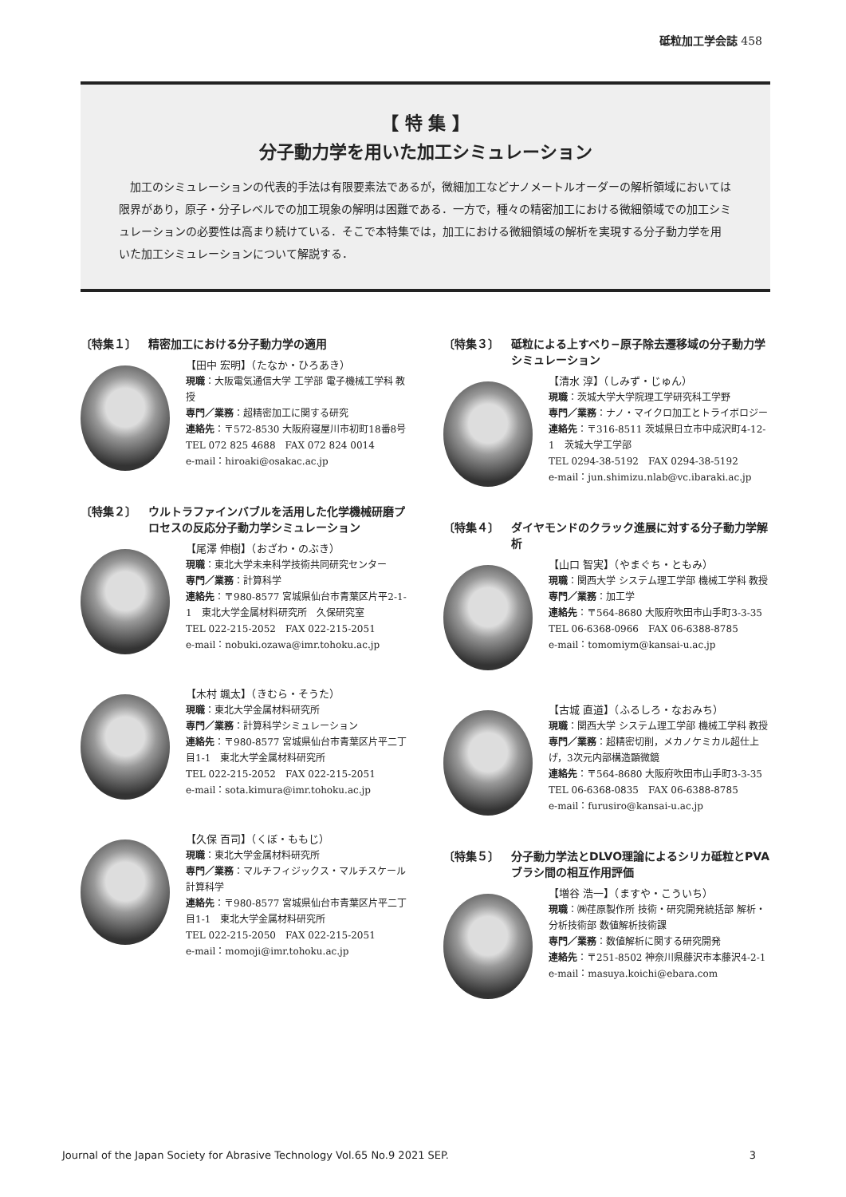砥粒加工学会誌 458
【 特 集 】
分子動力学を用いた加工シミュレーション
加工のシミュレーションの代表的手法は有限要素法であるが，微細加工などナノメートルオーダーの解析領域においては限界があり，原子・分子レベルでの加工現象の解明は困難である．一方で，種々の精密加工における微細領域での加工シミュレーションの必要性は高まり続けている．そこで本特集では，加工における微細領域の解析を実現する分子動力学を用いた加工シミュレーションについて解説する．
〔特集１〕 精密加工における分子動力学の適用
【田中 宏明】（たなか・ひろあき）
現職：大阪電気通信大学 工学部 電子機械工学科 教授
専門／業務：超精密加工に関する研究
連絡先：〒572-8530 大阪府寝屋川市初町18番8号
TEL 072 825 4688　FAX 072 824 0014
e-mail：hiroaki@osakac.ac.jp
〔特集２〕 ウルトラファインバブルを活用した化学機械研磨プロセスの反応分子動力学シミュレーション
【尾澤 伸樹】（おざわ・のぶき）
現職：東北大学未来科学技術共同研究センター
専門／業務：計算科学
連絡先：〒980-8577 宮城県仙台市青葉区片平2-1-1　東北大学金属材料研究所　久保研究室
TEL 022-215-2052　FAX 022-215-2051
e-mail：nobuki.ozawa@imr.tohoku.ac.jp
【木村 颯太】（きむら・そうた）
現職：東北大学金属材料研究所
専門／業務：計算科学シミュレーション
連絡先：〒980-8577 宮城県仙台市青葉区片平二丁目1-1　東北大学金属材料研究所
TEL 022-215-2052　FAX 022-215-2051
e-mail：sota.kimura@imr.tohoku.ac.jp
【久保 百司】（くぼ・ももじ）
現職：東北大学金属材料研究所
専門／業務：マルチフィジックス・マルチスケール計算科学
連絡先：〒980-8577 宮城県仙台市青葉区片平二丁目1-1　東北大学金属材料研究所
TEL 022-215-2050　FAX 022-215-2051
e-mail：momoji@imr.tohoku.ac.jp
〔特集３〕 砥粒による上すべり−原子除去遷移域の分子動力学シミュレーション
【清水 淳】（しみず・じゅん）
現職：茨城大学大学院理工学研究科工学野
専門／業務：ナノ・マイクロ加工とトライボロジー
連絡先：〒316-8511 茨城県日立市中成沢町4-12-1　茨城大学工学部
TEL 0294-38-5192　FAX 0294-38-5192
e-mail：jun.shimizu.nlab@vc.ibaraki.ac.jp
〔特集４〕 ダイヤモンドのクラック進展に対する分子動力学解析
【山口 智実】（やまぐち・ともみ）
現職：関西大学 システム理工学部 機械工学科 教授
専門／業務：加工学
連絡先：〒564-8680 大阪府吹田市山手町3-3-35
TEL 06-6368-0966　FAX 06-6388-8785
e-mail：tomomiym@kansai-u.ac.jp
【古城 直道】（ふるしろ・なおみち）
現職：関西大学 システム理工学部 機械工学科 教授
専門／業務：超精密切削，メカノケミカル超仕上げ，3次元内部構造顕微鏡
連絡先：〒564-8680 大阪府吹田市山手町3-3-35
TEL 06-6368-0835　FAX 06-6388-8785
e-mail：furusiro@kansai-u.ac.jp
〔特集５〕 分子動力学法とDLVO理論によるシリカ砥粒とPVAブラシ間の相互作用評価
【増谷 浩一】（ますや・こういち）
現職：㈱荏原製作所 技術・研究開発統括部 解析・分析技術部 数値解析技術課
専門／業務：数値解析に関する研究開発
連絡先：〒251-8502 神奈川県藤沢市本藤沢4-2-1
e-mail：masuya.koichi@ebara.com
Journal of the Japan Society for Abrasive Technology Vol.65 No.9 2021 SEP. 3